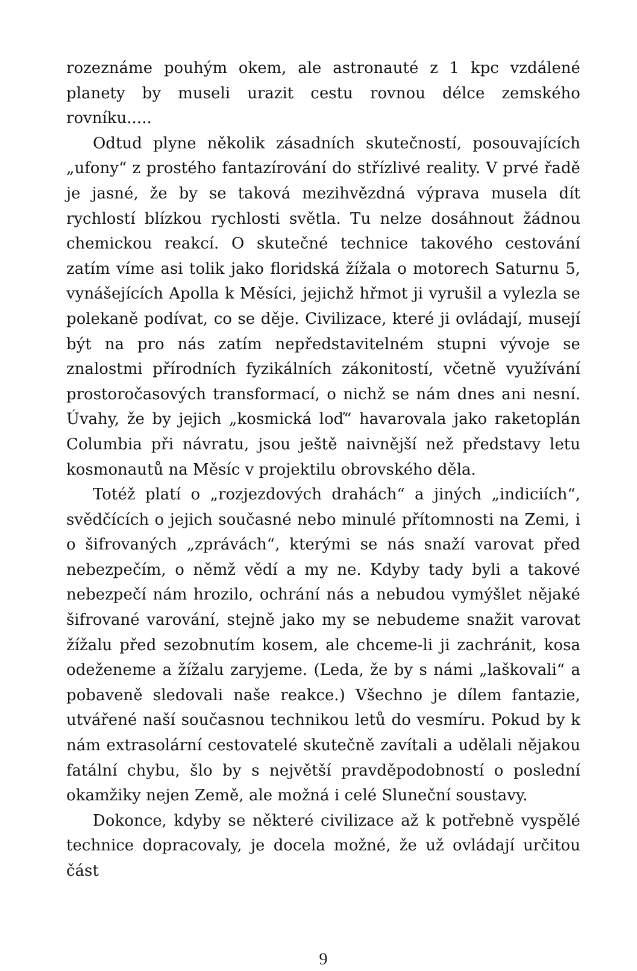rozeznáme pouhým okem, ale astronauté z 1 kpc vzdálené planety by museli urazit cestu rovnou délce zemského rovníku.....
Odtud plyne několik zásadních skutečností, posouvajících „ufony“ z prostého fantazírování do střízlivé reality. V prvé řadě je jasné, že by se taková mezihvězdná výprava musela dít rychlostí blízkou rychlosti světla. Tu nelze dosáhnout žádnou chemickou reakcí. O skutečné technice takového cestování zatím víme asi tolik jako floridská žížala o motorech Saturnu 5, vynášejících Apolla k Měsíci, jejichž hřmot ji vyrušil a vylezla se polekaně podívat, co se děje. Civilizace, které ji ovládají, musejí být na pro nás zatím nepředstavitelném stupni vývoje se znalostmi přírodních fyzikálních zákonitostí, včetně využívání prostoročasových transformací, o nichž se nám dnes ani nesní. Úvahy, že by jejich „kosmická loď“ havarovala jako raketoplán Columbia při návratu, jsou ještě naivnější než představy letu kosmonautů na Měsíc v projektilu obrovského děla.
Totéž platí o „rozjezdových drahách“ a jiných „indiciích“, svědčících o jejich současné nebo minulé přítomnosti na Zemi, i o šifrovaných „zprávách“, kterými se nás snaží varovat před nebezpečím, o němž vědí a my ne. Kdyby tady byli a takové nebezpečí nám hrozilo, ochrání nás a nebudou vymýšlet nějaké šifrované varování, stejně jako my se nebudeme snažit varovat žížalu před sezobnutím kosem, ale chceme-li ji zachránit, kosa odeženeme a žížalu zaryjeme. (Leda, že by s námi „laškovali“ a pobaveně sledovali naše reakce.) Všechno je dílem fantazie, utvářené naší současnou technikou letů do vesmíru. Pokud by k nám extrasolární cestovatelé skutečně zavítali a udělali nějakou fatální chybu, šlo by s největší pravděpodobností o poslední okamžiky nejen Země, ale možná i celé Sluneční soustavy.
Dokonce, kdyby se některé civilizace až k potřebně vyspělé technice dopracovaly, je docela možné, že už ovládají určitou část
9